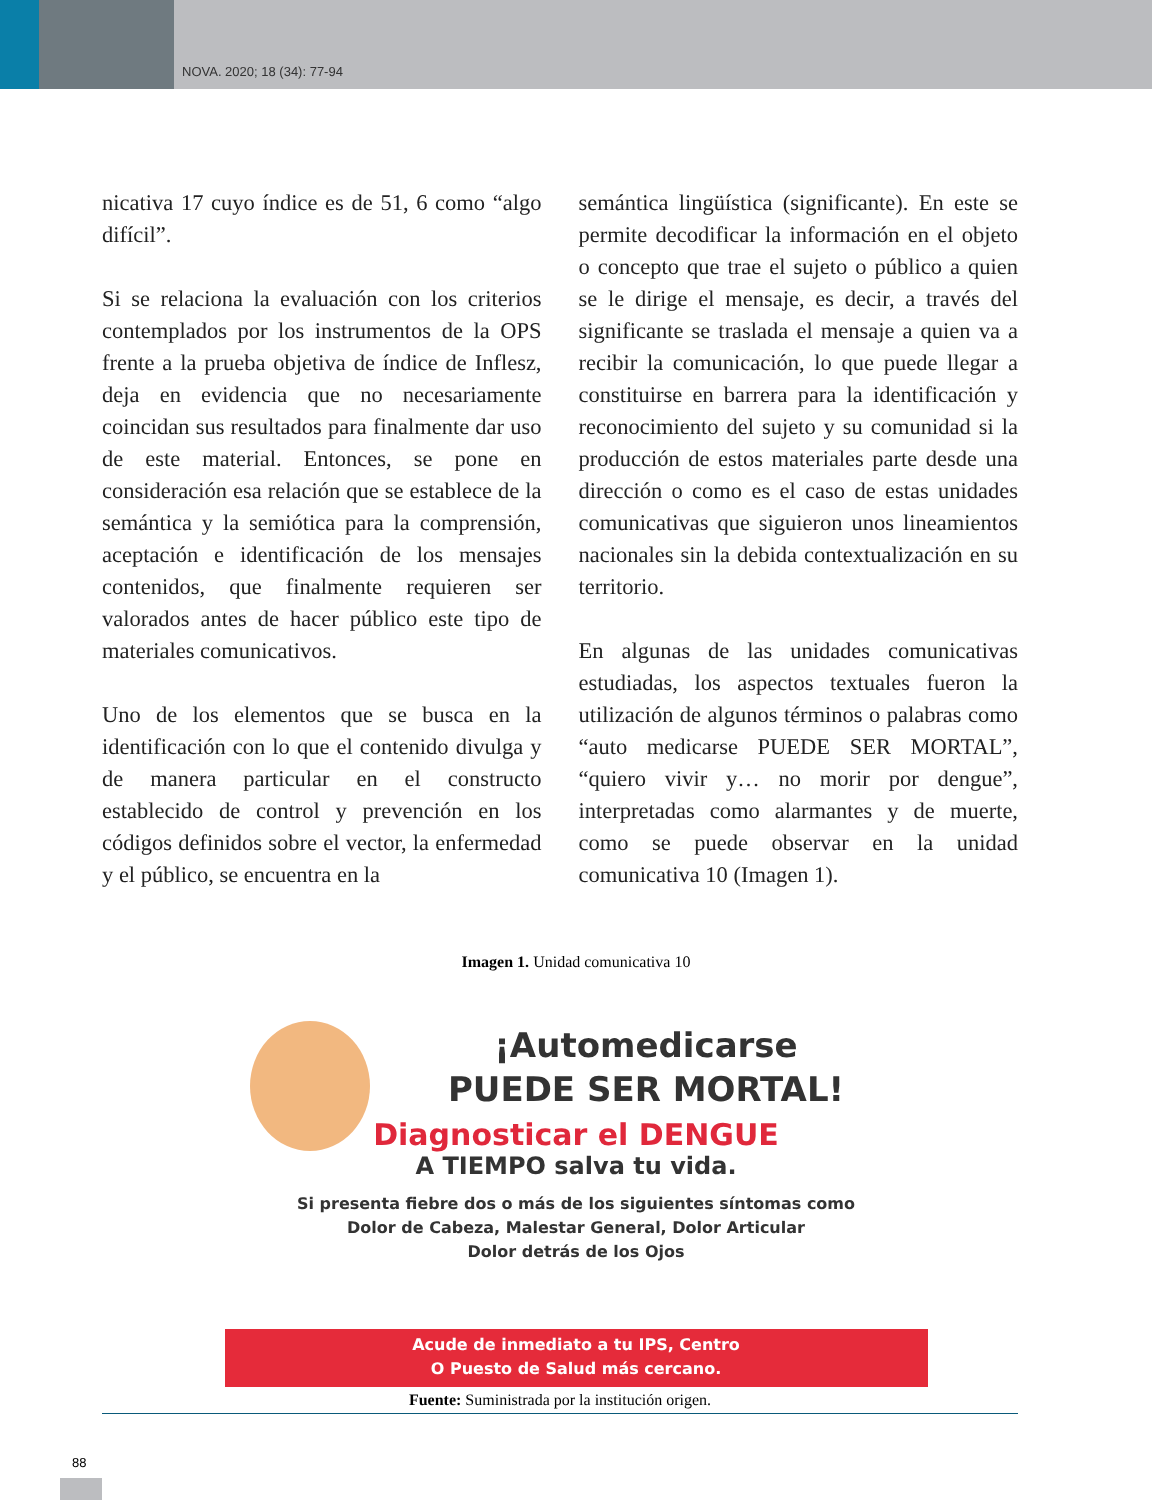NOVA. 2020; 18 (34): 77-94
nicativa 17 cuyo índice es de 51, 6 como “algo difícil”.
Si se relaciona la evaluación con los criterios contemplados por los instrumentos de la OPS frente a la prueba objetiva de índice de Inflesz, deja en evidencia que no necesariamente coincidan sus resultados para finalmente dar uso de este material. Entonces, se pone en consideración esa relación que se establece de la semántica y la semiótica para la comprensión, aceptación e identificación de los mensajes contenidos, que finalmente requieren ser valorados antes de hacer público este tipo de materiales comunicativos.
Uno de los elementos que se busca en la identificación con lo que el contenido divulga y de manera particular en el constructo establecido de control y prevención en los códigos definidos sobre el vector, la enfermedad y el público, se encuentra en la
semántica lingüística (significante). En este se permite decodificar la información en el objeto o concepto que trae el sujeto o público a quien se le dirige el mensaje, es decir, a través del significante se traslada el mensaje a quien va a recibir la comunicación, lo que puede llegar a constituirse en barrera para la identificación y reconocimiento del sujeto y su comunidad si la producción de estos materiales parte desde una dirección o como es el caso de estas unidades comunicativas que siguieron unos lineamientos nacionales sin la debida contextualización en su territorio.
En algunas de las unidades comunicativas estudiadas, los aspectos textuales fueron la utilización de algunos términos o palabras como “auto medicarse PUEDE SER MORTAL”, “quiero vivir y… no morir por dengue”, interpretadas como alarmantes y de muerte, como se puede observar en la unidad comunicativa 10 (Imagen 1).
Imagen 1. Unidad comunicativa 10
¡Automedicarse
PUEDE SER MORTAL!
Diagnosticar el DENGUE
A TIEMPO salva tu vida.
Si presenta fiebre dos o más de los siguientes síntomas como
Dolor de Cabeza, Malestar General, Dolor Articular
Dolor detrás de los Ojos
Acude de inmediato a tu IPS, Centro
O Puesto de Salud más cercano.
Fuente: Suministrada por la institución origen.
88